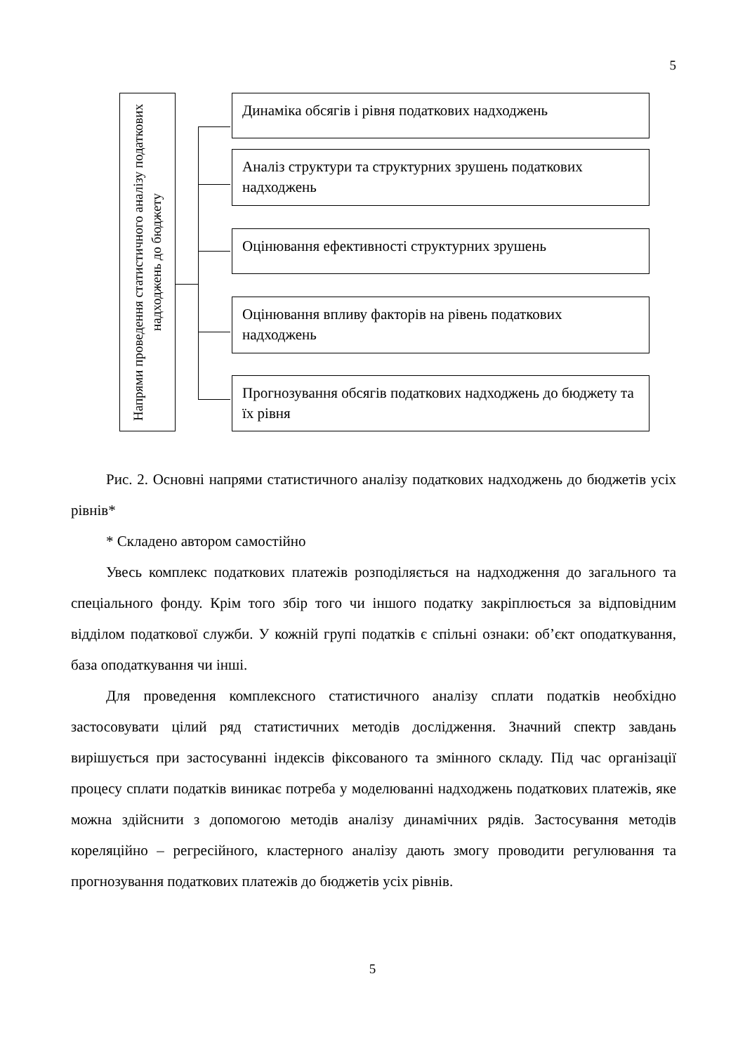5
Напрями проведення статистичного аналізу податкових надходжень до бюджету
Динаміка обсягів і рівня податкових надходжень
Аналіз структури та структурних зрушень податкових надходжень
Оцінювання ефективності структурних зрушень
Оцінювання впливу факторів на рівень податкових надходжень
Прогнозування обсягів податкових надходжень до бюджету та їх рівня
Рис. 2. Основні напрями статистичного аналізу податкових надходжень до бюджетів усіх рівнів*
* Складено автором самостійно
Увесь комплекс податкових платежів розподіляється на надходження до загального та спеціального фонду. Крім того збір того чи іншого податку закріплюється за відповідним відділом податкової служби. У кожній групі податків є спільні ознаки: об’єкт оподаткування, база оподаткування чи інші.
Для проведення комплексного статистичного аналізу сплати податків необхідно застосовувати цілий ряд статистичних методів дослідження. Значний спектр завдань вирішується при застосуванні індексів фіксованого та змінного складу. Під час організації процесу сплати податків виникає потреба у моделюванні надходжень податкових платежів, яке можна здійснити з допомогою методів аналізу динамічних рядів. Застосування методів кореляційно – регресійного, кластерного аналізу дають змогу проводити регулювання та прогнозування податкових платежів до бюджетів усіх рівнів.
5